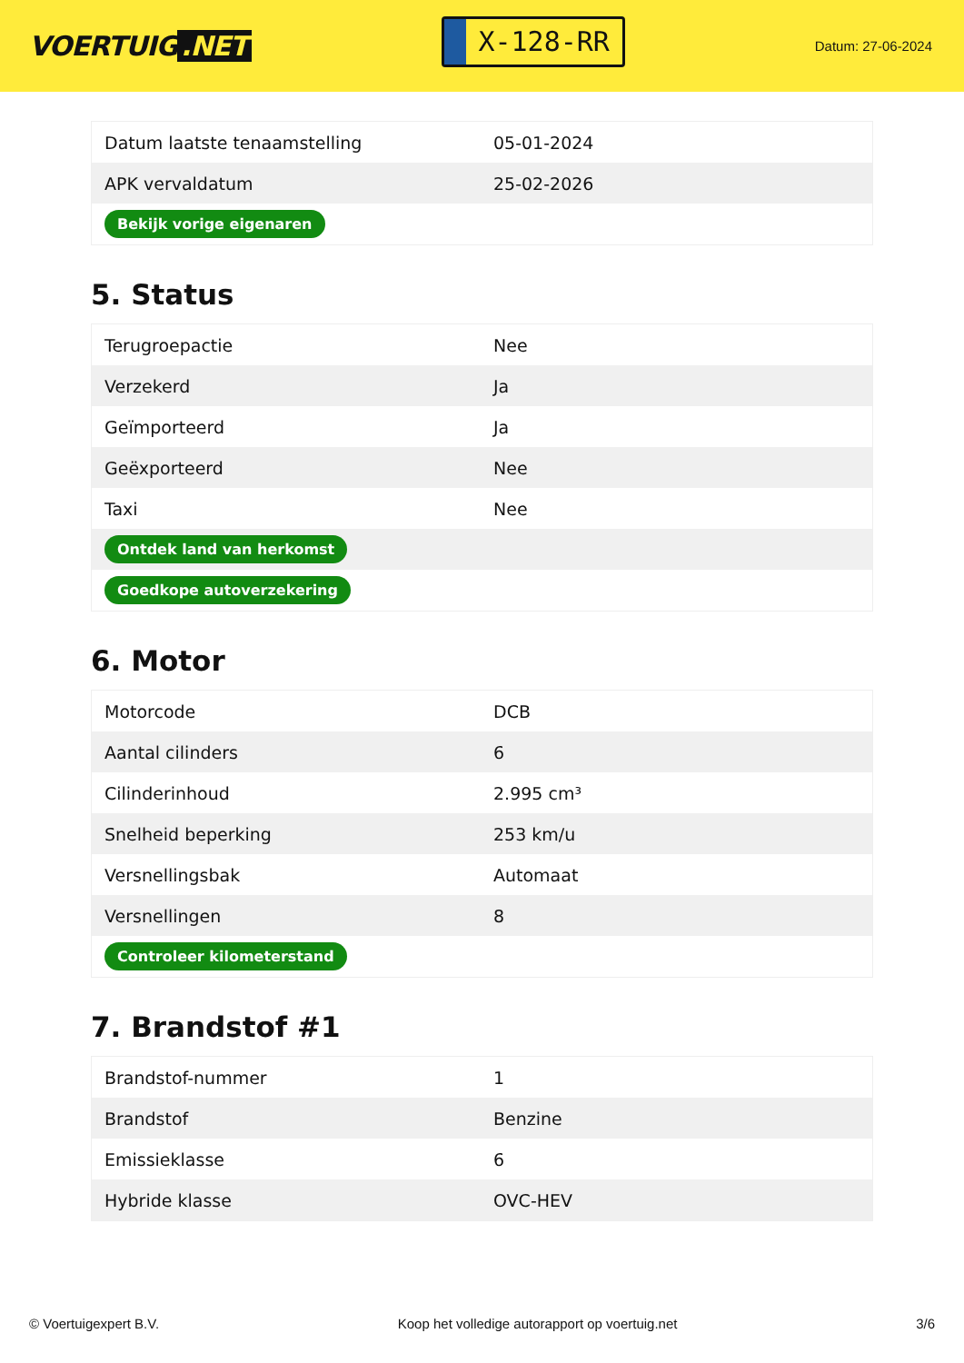VOERTUIG.NET
X-128-RR
Datum: 27-06-2024
| Datum laatste tenaamstelling | 05-01-2024 |
| APK vervaldatum | 25-02-2026 |
| Bekijk vorige eigenaren | |
5. Status
| Terugroepactie | Nee |
| Verzekerd | Ja |
| Geïmporteerd | Ja |
| Geëxporteerd | Nee |
| Taxi | Nee |
| Ontdek land van herkomst | |
| Goedkope autoverzekering | |
6. Motor
| Motorcode | DCB |
| Aantal cilinders | 6 |
| Cilinderinhoud | 2.995 cm³ |
| Snelheid beperking | 253 km/u |
| Versnellingsbak | Automaat |
| Versnellingen | 8 |
| Controleer kilometerstand | |
7. Brandstof #1
| Brandstof-nummer | 1 |
| Brandstof | Benzine |
| Emissieklasse | 6 |
| Hybride klasse | OVC-HEV |
© Voertuigexpert B.V. Koop het volledige autorapport op voertuig.net 3/6